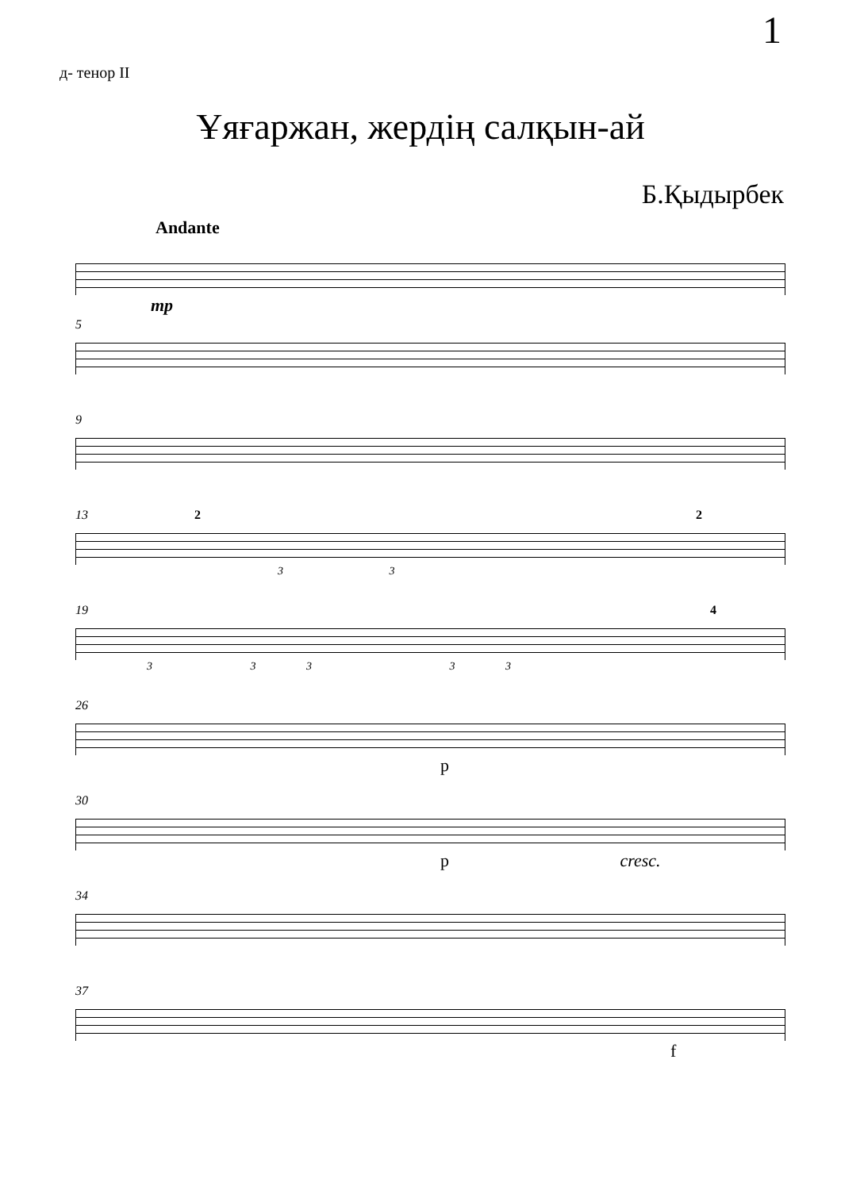1
д- тенор II
Ұяғаржан, жердің салқын-ай
Б.Қыдырбек
Andante
mp
5
9
13 2 2
3 3
19 4
3 3 3 3 3
26
p
30
p cresc.
34
37
f